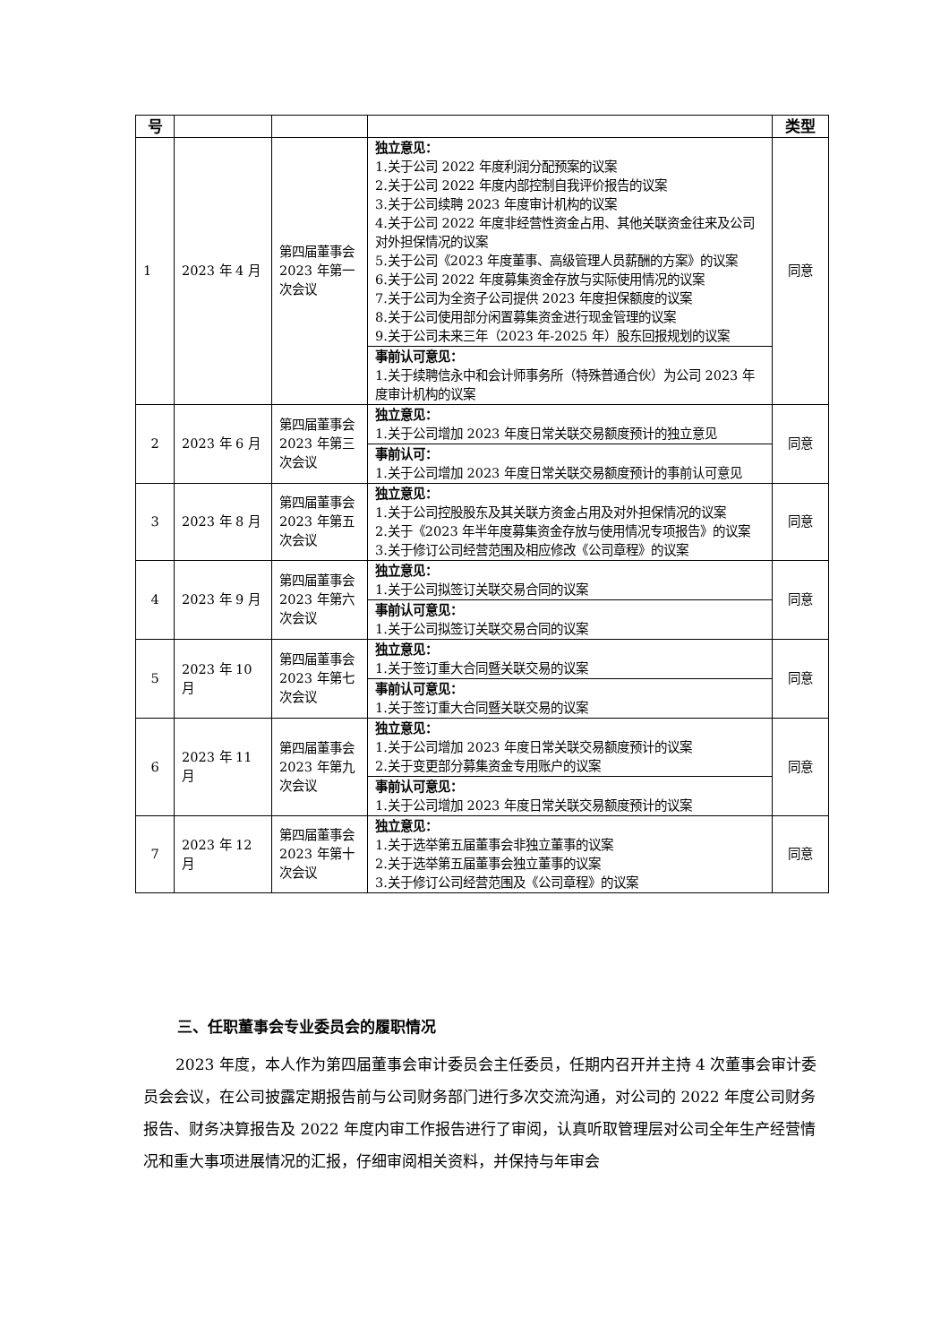| 号 | | | | 类型 |
| --- | --- | --- | --- | --- |
| 1 | 2023 年 4 月 | 第四届董事会 2023 年第一次会议 | 独立意见： 1.关于公司 2022 年度利润分配预案的议案 2.关于公司 2022 年度内部控制自我评价报告的议案 3.关于公司续聘 2023 年度审计机构的议案 4.关于公司 2022 年度非经营性资金占用、其他关联资金往来及公司对外担保情况的议案 5.关于公司《2023 年度董事、高级管理人员薪酬的方案》的议案 6.关于公司 2022 年度募集资金存放与实际使用情况的议案 7.关于公司为全资子公司提供 2023 年度担保额度的议案 8.关于公司使用部分闲置募集资金进行现金管理的议案 9.关于公司未来三年（2023 年-2025 年）股东回报规划的议案 | 同意 |
| | | | 事前认可意见： 1.关于续聘信永中和会计师事务所（特殊普通合伙）为公司 2023 年度审计机构的议案 | |
| 2 | 2023 年 6 月 | 第四届董事会 2023 年第三次会议 | 独立意见： 1.关于公司增加 2023 年度日常关联交易额度预计的独立意见 | 同意 |
| | | | 事前认可： 1.关于公司增加 2023 年度日常关联交易额度预计的事前认可意见 | |
| 3 | 2023 年 8 月 | 第四届董事会 2023 年第五次会议 | 独立意见： 1.关于公司控股股东及其关联方资金占用及对外担保情况的议案 2.关于《2023 年半年度募集资金存放与使用情况专项报告》的议案 3.关于修订公司经营范围及相应修改《公司章程》的议案 | 同意 |
| 4 | 2023 年 9 月 | 第四届董事会 2023 年第六次会议 | 独立意见： 1.关于公司拟签订关联交易合同的议案 | 同意 |
| | | | 事前认可意见： 1.关于公司拟签订关联交易合同的议案 | |
| 5 | 2023 年 10 月 | 第四届董事会 2023 年第七次会议 | 独立意见： 1.关于签订重大合同暨关联交易的议案 | 同意 |
| | | | 事前认可意见： 1.关于签订重大合同暨关联交易的议案 | |
| 6 | 2023 年 11 月 | 第四届董事会 2023 年第九次会议 | 独立意见： 1.关于公司增加 2023 年度日常关联交易额度预计的议案 2.关于变更部分募集资金专用账户的议案 | 同意 |
| | | | 事前认可意见： 1.关于公司增加 2023 年度日常关联交易额度预计的议案 | |
| 7 | 2023 年 12 月 | 第四届董事会 2023 年第十次会议 | 独立意见： 1.关于选举第五届董事会非独立董事的议案 2.关于选举第五届董事会独立董事的议案 3.关于修订公司经营范围及《公司章程》的议案 | 同意 |
三、任职董事会专业委员会的履职情况
2023 年度，本人作为第四届董事会审计委员会主任委员，任期内召开并主持 4 次董事会审计委员会会议，在公司披露定期报告前与公司财务部门进行多次交流沟通，对公司的 2022 年度公司财务报告、财务决算报告及 2022 年度内审工作报告进行了审阅，认真听取管理层对公司全年生产经营情况和重大事项进展情况的汇报，仔细审阅相关资料，并保持与年审会